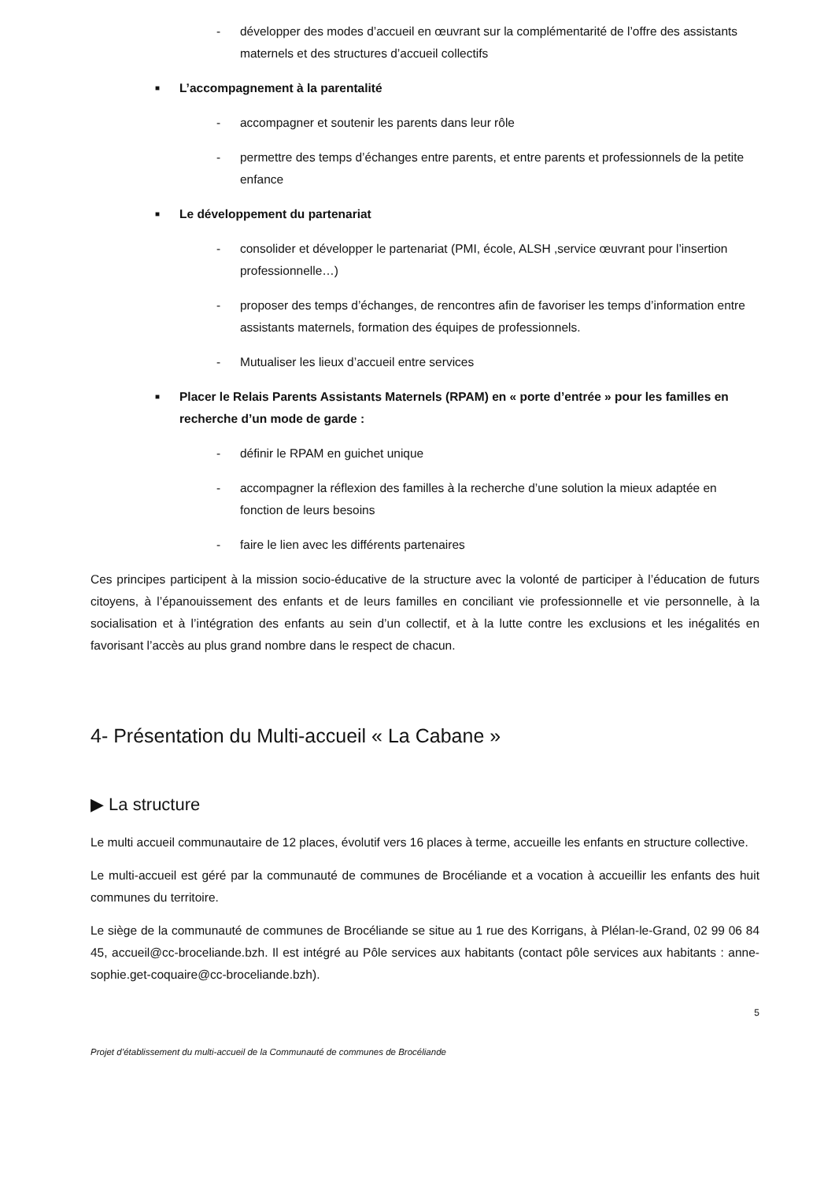- développer des modes d’accueil en œuvrant sur la complémentarité de l’offre des assistants maternels et des structures d’accueil collectifs
■ L’accompagnement à la parentalité
- accompagner et soutenir les parents dans leur rôle
- permettre des temps d’échanges entre parents, et entre parents et professionnels de la petite enfance
■ Le développement du partenariat
- consolider et développer le partenariat (PMI, école, ALSH ,service œuvrant pour l’insertion professionnelle…)
- proposer des temps d’échanges, de rencontres afin de favoriser les temps d’information entre assistants maternels, formation des équipes de professionnels.
- Mutualiser les lieux d’accueil entre services
■ Placer le Relais Parents Assistants Maternels (RPAM) en « porte d’entrée » pour les familles en recherche d’un mode de garde :
- définir le RPAM en guichet unique
- accompagner la réflexion des familles à la recherche d’une solution la mieux adaptée en fonction de leurs besoins
- faire le lien avec les différents partenaires
Ces principes participent à la mission socio-éducative de la structure avec la volonté de participer à l’éducation de futurs citoyens, à l’épanouissement des enfants et de leurs familles en conciliant vie professionnelle et vie personnelle, à la socialisation et à l’intégration des enfants au sein d’un collectif, et à la lutte contre les exclusions et les inégalités en favorisant l’accès au plus grand nombre dans le respect de chacun.
4- Présentation du Multi-accueil « La Cabane »
▶ La structure
Le multi accueil communautaire de 12 places, évolutif vers 16 places à terme, accueille les enfants en structure collective.
Le multi-accueil est géré par la communauté de communes de Brocéliande et a vocation à accueillir les enfants des huit communes du territoire.
Le siège de la communauté de communes de Brocéliande se situe au 1 rue des Korrigans, à Plélan-le-Grand, 02 99 06 84 45, accueil@cc-broceliande.bzh. Il est intégré au Pôle services aux habitants (contact pôle services aux habitants : anne-sophie.get-coquaire@cc-broceliande.bzh).
5
Projet d’établissement du multi-accueil de la Communauté de communes de Brocéliande